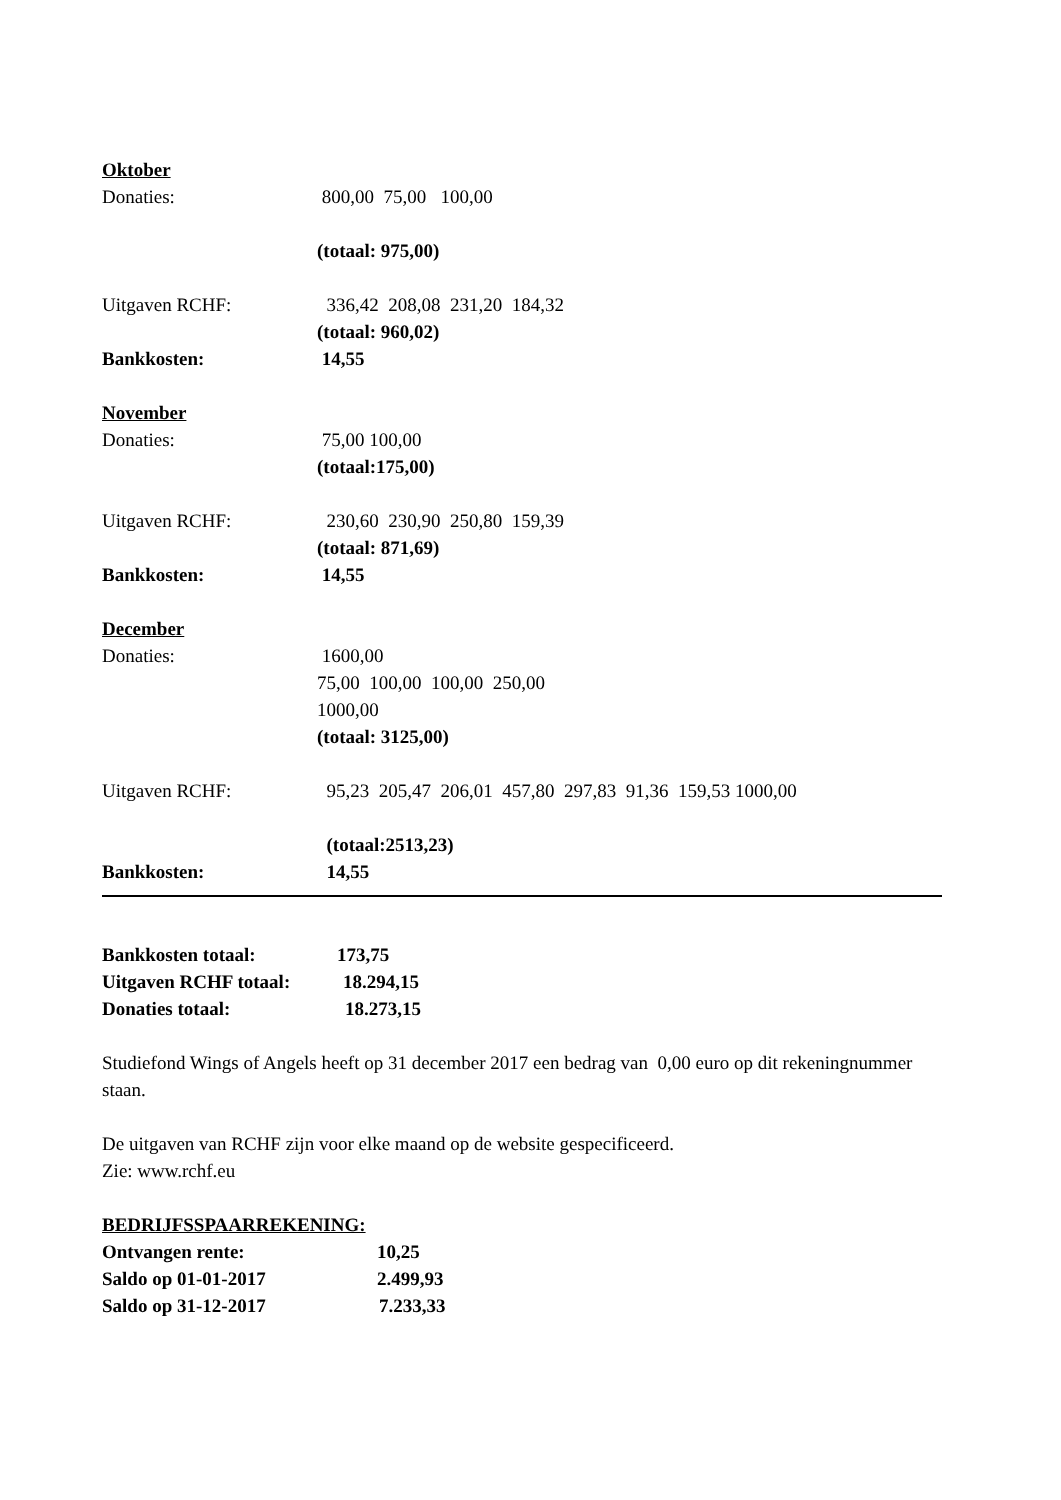Oktober
Donaties: 800,00 75,00 100,00
(totaal: 975,00)
Uitgaven RCHF: 336,42 208,08 231,20 184,32
(totaal: 960,02)
Bankkosten: 14,55
November
Donaties: 75,00 100,00
(totaal:175,00)
Uitgaven RCHF: 230,60 230,90 250,80 159,39
(totaal: 871,69)
Bankkosten: 14,55
December
Donaties: 1600,00
75,00 100,00 100,00 250,00
1000,00
(totaal: 3125,00)
Uitgaven RCHF: 95,23 205,47 206,01 457,80 297,83 91,36 159,53 1000,00
(totaal:2513,23)
Bankkosten: 14,55
Bankkosten totaal: 173,75
Uitgaven RCHF totaal: 18.294,15
Donaties totaal: 18.273,15
Studiefond Wings of Angels heeft op 31 december 2017 een bedrag van 0,00 euro op dit rekeningnummer staan.
De uitgaven van RCHF zijn voor elke maand op de website gespecificeerd.
Zie: www.rchf.eu
BEDRIJFSSPAARREKENING:
Ontvangen rente: 10,25
Saldo op 01-01-2017 2.499,93
Saldo op 31-12-2017 7.233,33